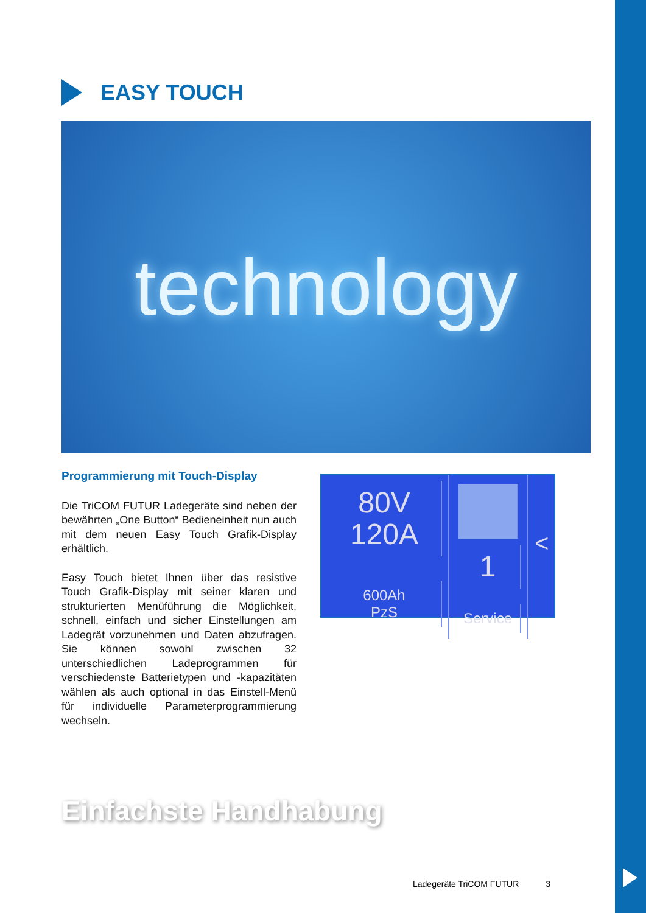EASY TOUCH
technology
Programmierung mit Touch-Display
Die TriCOM FUTUR Ladegeräte sind neben der bewährten „One Button“ Bedienein­heit nun auch mit dem neuen Easy Touch Grafik-Display erhältlich.
Easy Touch bietet Ihnen über das resistive Touch Grafik-Display mit seiner klaren und strukturierten Menüführung die Möglich­keit, schnell, einfach und sicher Einstel­lungen am Ladegrät vorzunehmen und Daten abzufragen. Sie können sowohl zwischen 32 unterschiedlichen Ladepro­grammen für verschiedenste Batterie­typen und -kapazitäten wählen als auch optional in das Einstell-Menü für individu­elle Parameterprogrammierung wechseln.
80V
120A
600Ah
PzS
1
Service
<
Einfachste Handhabung
Ladegeräte TriCOM FUTUR 3